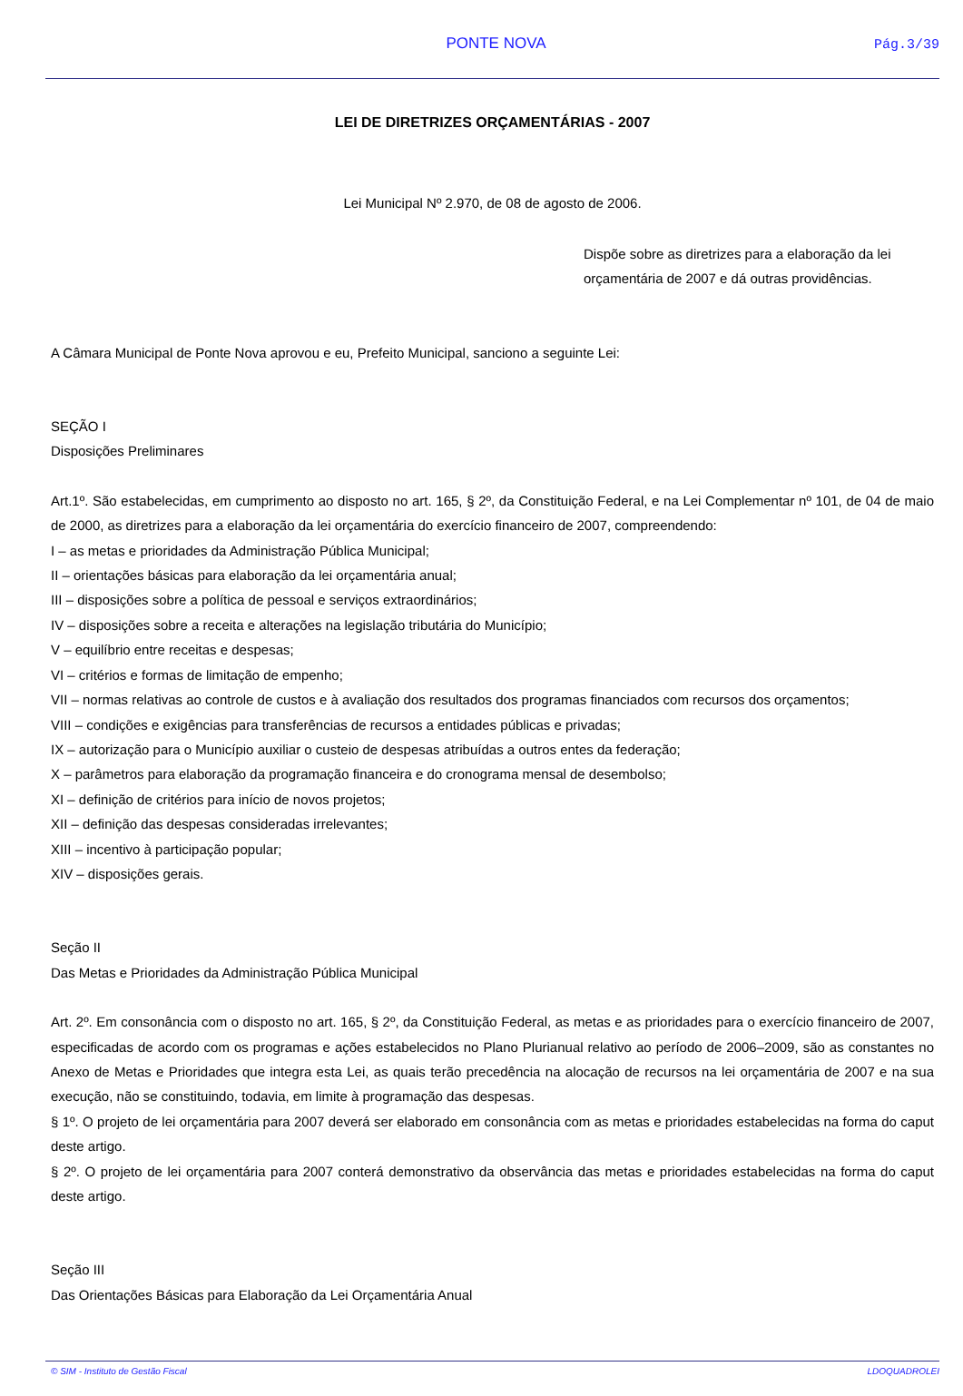PONTE NOVA Pág.3/39
LEI DE DIRETRIZES ORÇAMENTÁRIAS - 2007
Lei Municipal Nº 2.970, de 08 de agosto de 2006.
Dispõe sobre as diretrizes para a elaboração da lei orçamentária de 2007 e dá outras providências.
A Câmara Municipal de Ponte Nova aprovou e eu, Prefeito Municipal, sanciono a seguinte Lei:
SEÇÃO I
Disposições Preliminares
Art.1º. São estabelecidas, em cumprimento ao disposto no art. 165, § 2º, da Constituição Federal, e na Lei Complementar nº 101, de 04 de maio de 2000, as diretrizes para a elaboração da lei orçamentária do exercício financeiro de 2007, compreendendo:
I – as metas e prioridades da Administração Pública Municipal;
II – orientações básicas para elaboração da lei orçamentária anual;
III – disposições sobre a política de pessoal e serviços extraordinários;
IV – disposições sobre a receita e alterações na legislação tributária do Município;
V – equilíbrio entre receitas e despesas;
VI – critérios e formas de limitação de empenho;
VII – normas relativas ao controle de custos e à avaliação dos resultados dos programas financiados com recursos dos orçamentos;
VIII – condições e exigências para transferências de recursos a entidades públicas e privadas;
IX – autorização para o Município auxiliar o custeio de despesas atribuídas a outros entes da federação;
X – parâmetros para elaboração da programação financeira e do cronograma mensal de desembolso;
XI – definição de critérios para início de novos projetos;
XII – definição das despesas consideradas irrelevantes;
XIII – incentivo à participação popular;
XIV – disposições gerais.
Seção II
Das Metas e Prioridades da Administração Pública Municipal
Art. 2º. Em consonância com o disposto no art. 165, § 2º, da Constituição Federal, as metas e as prioridades para o exercício financeiro de 2007, especificadas de acordo com os programas e ações estabelecidos no Plano Plurianual relativo ao período de 2006–2009, são as constantes no Anexo de Metas e Prioridades que integra esta Lei, as quais terão precedência na alocação de recursos na lei orçamentária de 2007 e na sua execução, não se constituindo, todavia, em limite à programação das despesas.
§ 1º. O projeto de lei orçamentária para 2007 deverá ser elaborado em consonância com as metas e prioridades estabelecidas na forma do caput deste artigo.
§ 2º. O projeto de lei orçamentária para 2007 conterá demonstrativo da observância das metas e prioridades estabelecidas na forma do caput deste artigo.
Seção III
Das Orientações Básicas para Elaboração da Lei Orçamentária Anual
© SIM - Instituto de Gestão Fiscal LDOQUADROLEI